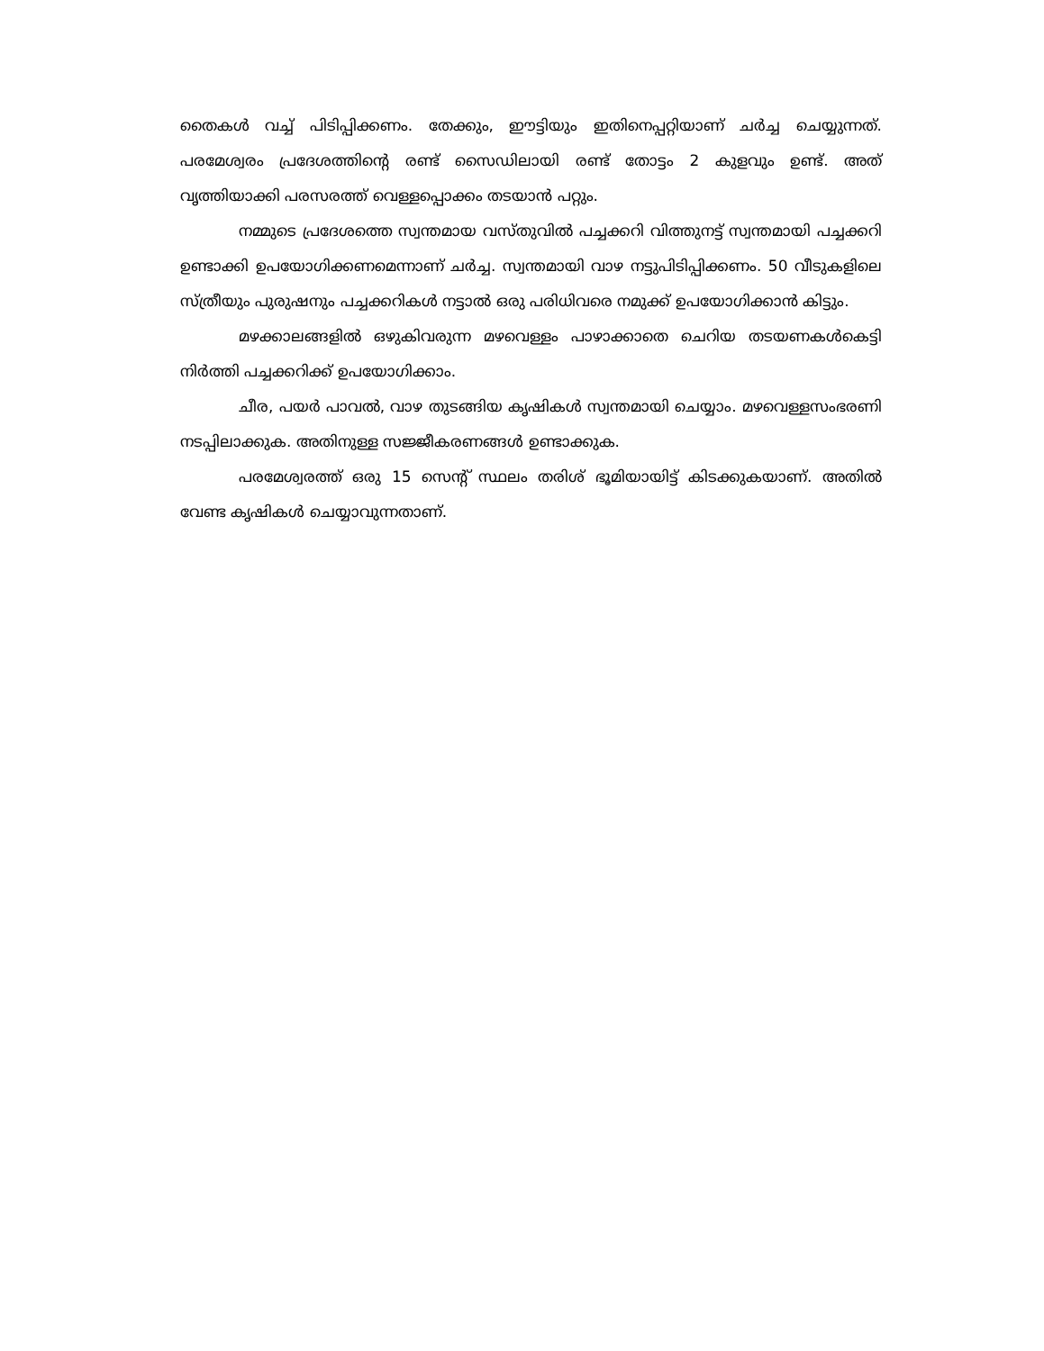തൈകൾ വച്ച് പിടിപ്പിക്കണം. തേക്കും, ഈട്ടിയും ഇതിനെപ്പറ്റിയാണ് ചർച്ച ചെയ്യുന്നത്. പരമേശ്വരം പ്രദേശത്തിന്റെ രണ്ട് സൈഡിലായി രണ്ട് തോട്ടം 2 കുളവും ഉണ്ട്. അത് വൃത്തിയാക്കി പരസരത്ത് വെള്ളപ്പൊക്കം തടയാൻ പറ്റും.
നമ്മുടെ പ്രദേശത്തെ സ്വന്തമായ വസ്തുവിൽ പച്ചക്കറി വിത്തുനട്ട് സ്വന്തമായി പച്ചക്കറി ഉണ്ടാക്കി ഉപയോഗിക്കണമെന്നാണ് ചർച്ച. സ്വന്തമായി വാഴ നട്ടുപിടിപ്പിക്കണം. 50 വീടുകളിലെ സ്ത്രീയും പുരുഷനും പച്ചക്കറികൾ നട്ടാൽ ഒരു പരിധിവരെ നമുക്ക് ഉപയോഗിക്കാൻ കിട്ടും.
മഴക്കാലങ്ങളിൽ ഒഴുകിവരുന്ന മഴവെള്ളം പാഴാക്കാതെ ചെറിയ തടയണകൾകെട്ടി നിർത്തി പച്ചക്കറിക്ക് ഉപയോഗിക്കാം.
ചീര, പയർ പാവൽ, വാഴ തുടങ്ങിയ കൃഷികൾ സ്വന്തമായി ചെയ്യാം. മഴവെള്ളസംഭരണി നടപ്പിലാക്കുക. അതിനുള്ള സജ്ജീകരണങ്ങൾ ഉണ്ടാക്കുക.
പരമേശ്വരത്ത് ഒരു 15 സെന്റ് സ്ഥലം തരിശ് ഭൂമിയായിട്ട് കിടക്കുകയാണ്. അതിൽ വേണ്ട കൃഷികൾ ചെയ്യാവുന്നതാണ്.